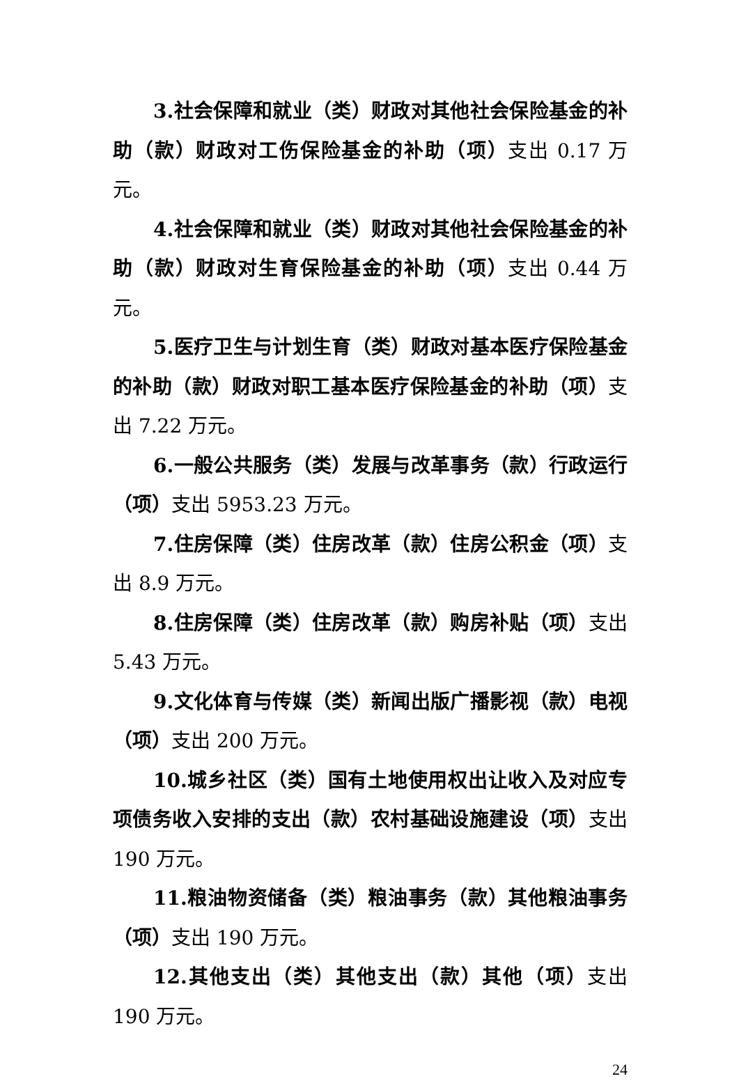3.社会保障和就业（类）财政对其他社会保险基金的补助（款）财政对工伤保险基金的补助（项）支出 0.17 万元。
4.社会保障和就业（类）财政对其他社会保险基金的补助（款）财政对生育保险基金的补助（项）支出 0.44 万元。
5.医疗卫生与计划生育（类）财政对基本医疗保险基金的补助（款）财政对职工基本医疗保险基金的补助（项）支出 7.22 万元。
6.一般公共服务（类）发展与改革事务（款）行政运行（项）支出 5953.23 万元。
7.住房保障（类）住房改革（款）住房公积金（项）支出 8.9 万元。
8.住房保障（类）住房改革（款）购房补贴（项）支出 5.43 万元。
9.文化体育与传媒（类）新闻出版广播影视（款）电视（项）支出 200 万元。
10.城乡社区（类）国有土地使用权出让收入及对应专项债务收入安排的支出（款）农村基础设施建设（项）支出 190 万元。
11.粮油物资储备（类）粮油事务（款）其他粮油事务（项）支出 190 万元。
12.其他支出（类）其他支出（款）其他（项）支出 190 万元。
24